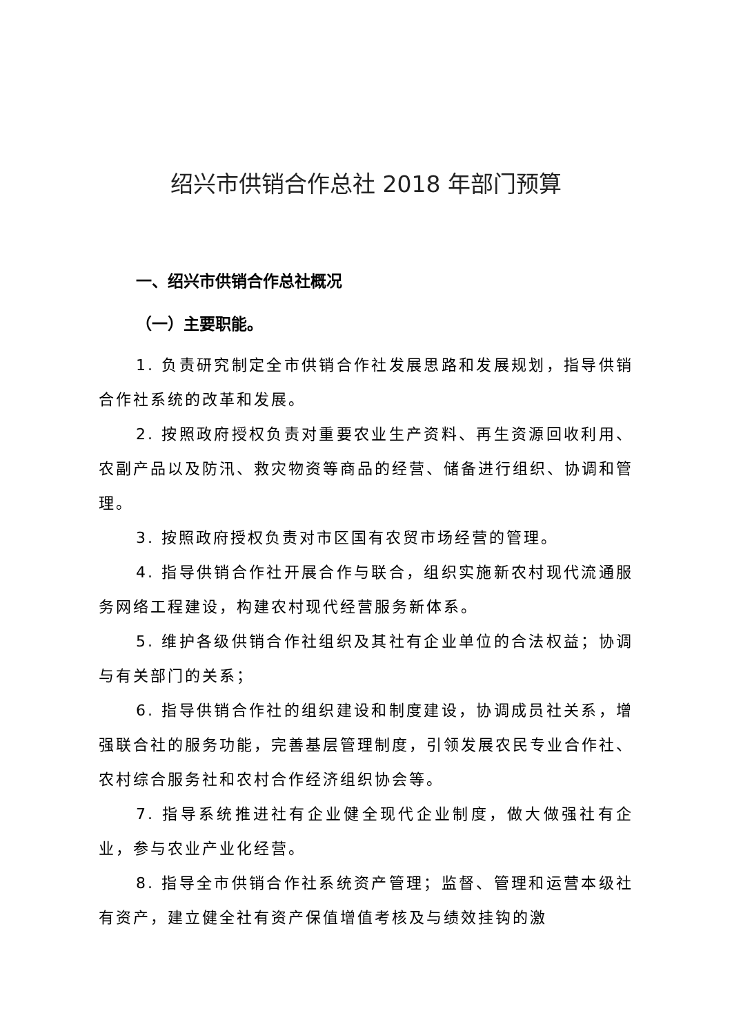绍兴市供销合作总社 2018 年部门预算
一、绍兴市供销合作总社概况
（一）主要职能。
1. 负责研究制定全市供销合作社发展思路和发展规划，指导供销合作社系统的改革和发展。
2. 按照政府授权负责对重要农业生产资料、再生资源回收利用、农副产品以及防汛、救灾物资等商品的经营、储备进行组织、协调和管理。
3. 按照政府授权负责对市区国有农贸市场经营的管理。
4. 指导供销合作社开展合作与联合，组织实施新农村现代流通服务网络工程建设，构建农村现代经营服务新体系。
5. 维护各级供销合作社组织及其社有企业单位的合法权益；协调与有关部门的关系；
6. 指导供销合作社的组织建设和制度建设，协调成员社关系，增强联合社的服务功能，完善基层管理制度，引领发展农民专业合作社、农村综合服务社和农村合作经济组织协会等。
7. 指导系统推进社有企业健全现代企业制度，做大做强社有企业，参与农业产业化经营。
8. 指导全市供销合作社系统资产管理；监督、管理和运营本级社有资产，建立健全社有资产保值增值考核及与绩效挂钩的激